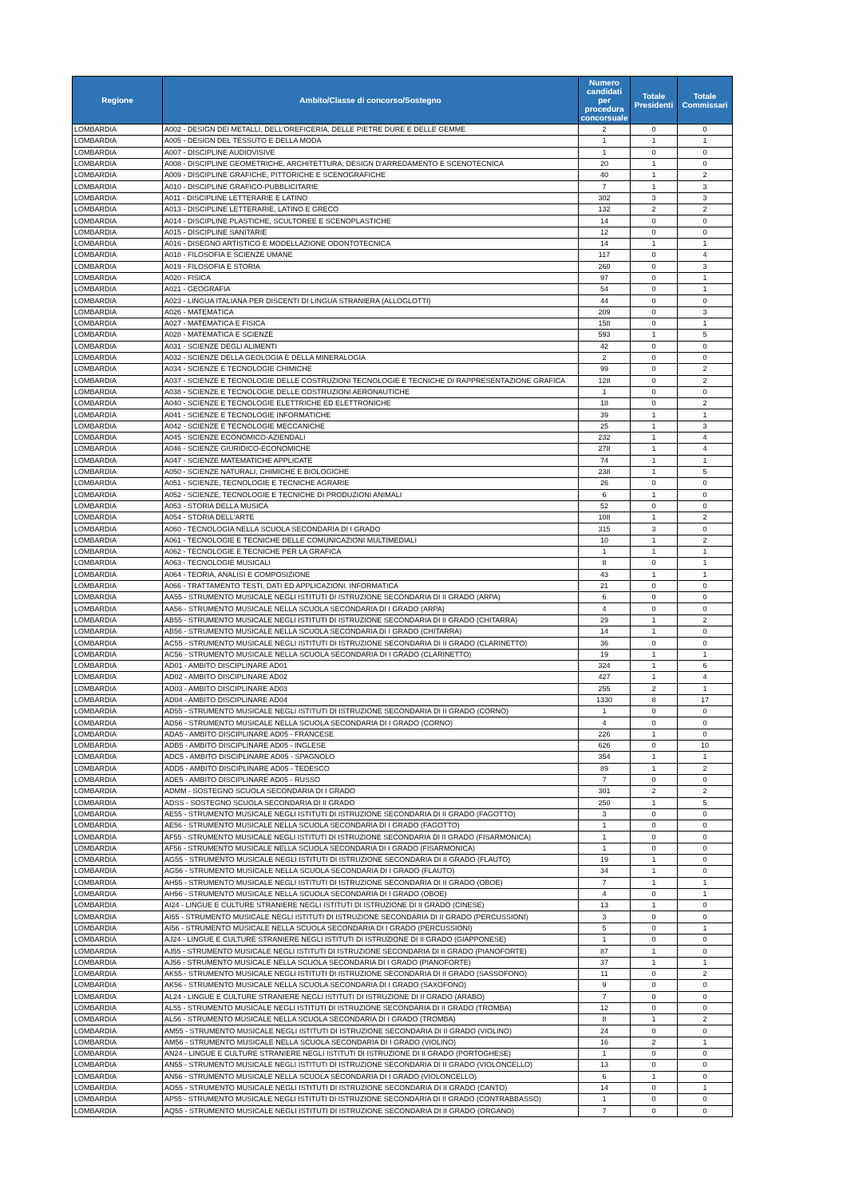| Regione | Ambito/Classe di concorso/Sostegno | Numero candidati per procedura concorsuale | Totale Presidenti | Totale Commissari |
| --- | --- | --- | --- | --- |
| LOMBARDIA | A002 - DESIGN DEI METALLI, DELL'OREFICERIA, DELLE PIETRE DURE E DELLE GEMME | 2 | 0 | 0 |
| LOMBARDIA | A005 - DESIGN DEL TESSUTO E DELLA MODA | 1 | 1 | 1 |
| LOMBARDIA | A007 - DISCIPLINE AUDIOVISIVE | 1 | 0 | 0 |
| LOMBARDIA | A008 - DISCIPLINE GEOMETRICHE, ARCHITETTURA, DESIGN D'ARREDAMENTO E SCENOTECNICA | 20 | 1 | 0 |
| LOMBARDIA | A009 - DISCIPLINE GRAFICHE, PITTORICHE E SCENOGRAFICHE | 40 | 1 | 2 |
| LOMBARDIA | A010 - DISCIPLINE GRAFICO-PUBBLICITARIE | 7 | 1 | 3 |
| LOMBARDIA | A011 - DISCIPLINE LETTERARIE E LATINO | 302 | 3 | 3 |
| LOMBARDIA | A013 - DISCIPLINE LETTERARIE, LATINO E GRECO | 132 | 2 | 2 |
| LOMBARDIA | A014 - DISCIPLINE PLASTICHE, SCULTOREE E SCENOPLASTICHE | 14 | 0 | 0 |
| LOMBARDIA | A015 - DISCIPLINE SANITARIE | 12 | 0 | 0 |
| LOMBARDIA | A016 - DISEGNO ARTISTICO E MODELLAZIONE ODONTOTECNICA | 14 | 1 | 1 |
| LOMBARDIA | A018 - FILOSOFIA E SCIENZE UMANE | 117 | 0 | 4 |
| LOMBARDIA | A019 - FILOSOFIA E STORIA | 260 | 0 | 3 |
| LOMBARDIA | A020 - FISICA | 97 | 0 | 1 |
| LOMBARDIA | A021 - GEOGRAFIA | 54 | 0 | 1 |
| LOMBARDIA | A023 - LINGUA ITALIANA PER DISCENTI DI LINGUA STRANIERA (ALLOGLOTTI) | 44 | 0 | 0 |
| LOMBARDIA | A026 - MATEMATICA | 209 | 0 | 3 |
| LOMBARDIA | A027 - MATEMATICA E FISICA | 158 | 0 | 1 |
| LOMBARDIA | A028 - MATEMATICA E SCIENZE | 593 | 1 | 5 |
| LOMBARDIA | A031 - SCIENZE DEGLI ALIMENTI | 42 | 0 | 0 |
| LOMBARDIA | A032 - SCIENZE DELLA GEOLOGIA E DELLA MINERALOGIA | 2 | 0 | 0 |
| LOMBARDIA | A034 - SCIENZE E TECNOLOGIE CHIMICHE | 99 | 0 | 2 |
| LOMBARDIA | A037 - SCIENZE E TECNOLOGIE DELLE COSTRUZIONI TECNOLOGIE E TECNICHE DI RAPPRESENTAZIONE GRAFICA | 128 | 0 | 2 |
| LOMBARDIA | A038 - SCIENZE E TECNOLOGIE DELLE COSTRUZIONI AERONAUTICHE | 1 | 0 | 0 |
| LOMBARDIA | A040 - SCIENZE E TECNOLOGIE ELETTRICHE ED ELETTRONICHE | 18 | 0 | 2 |
| LOMBARDIA | A041 - SCIENZE E TECNOLOGIE INFORMATICHE | 39 | 1 | 1 |
| LOMBARDIA | A042 - SCIENZE E TECNOLOGIE MECCANICHE | 25 | 1 | 3 |
| LOMBARDIA | A045 - SCIENZE ECONOMICO-AZIENDALI | 232 | 1 | 4 |
| LOMBARDIA | A046 - SCIENZE GIURIDICO-ECONOMICHE | 278 | 1 | 4 |
| LOMBARDIA | A047 - SCIENZE MATEMATICHE APPLICATE | 74 | 1 | 1 |
| LOMBARDIA | A050 - SCIENZE NATURALI, CHIMICHE E BIOLOGICHE | 238 | 1 | 5 |
| LOMBARDIA | A051 - SCIENZE, TECNOLOGIE E TECNICHE AGRARIE | 26 | 0 | 0 |
| LOMBARDIA | A052 - SCIENZE, TECNOLOGIE E TECNICHE DI PRODUZIONI ANIMALI | 6 | 1 | 0 |
| LOMBARDIA | A053 - STORIA DELLA MUSICA | 52 | 0 | 0 |
| LOMBARDIA | A054 - STORIA DELL'ARTE | 108 | 1 | 2 |
| LOMBARDIA | A060 - TECNOLOGIA NELLA SCUOLA SECONDARIA DI I GRADO | 315 | 3 | 0 |
| LOMBARDIA | A061 - TECNOLOGIE E TECNICHE DELLE COMUNICAZIONI MULTIMEDIALI | 10 | 1 | 2 |
| LOMBARDIA | A062 - TECNOLOGIE E TECNICHE PER LA GRAFICA | 1 | 1 | 1 |
| LOMBARDIA | A063 - TECNOLOGIE MUSICALI | 8 | 0 | 1 |
| LOMBARDIA | A064 - TEORIA, ANALISI E COMPOSIZIONE | 43 | 1 | 1 |
| LOMBARDIA | A066 - TRATTAMENTO TESTI, DATI ED APPLICAZIONI. INFORMATICA | 21 | 0 | 0 |
| LOMBARDIA | AA55 - STRUMENTO MUSICALE NEGLI ISTITUTI DI ISTRUZIONE SECONDARIA DI II GRADO (ARPA) | 6 | 0 | 0 |
| LOMBARDIA | AA56 - STRUMENTO MUSICALE NELLA SCUOLA SECONDARIA DI I GRADO (ARPA) | 4 | 0 | 0 |
| LOMBARDIA | AB55 - STRUMENTO MUSICALE NEGLI ISTITUTI DI ISTRUZIONE SECONDARIA DI II GRADO (CHITARRA) | 29 | 1 | 2 |
| LOMBARDIA | AB56 - STRUMENTO MUSICALE NELLA SCUOLA SECONDARIA DI I GRADO (CHITARRA) | 14 | 1 | 0 |
| LOMBARDIA | AC55 - STRUMENTO MUSICALE NEGLI ISTITUTI DI ISTRUZIONE SECONDARIA DI II GRADO (CLARINETTO) | 36 | 0 | 0 |
| LOMBARDIA | AC56 - STRUMENTO MUSICALE NELLA SCUOLA SECONDARIA DI I GRADO (CLARINETTO) | 19 | 1 | 1 |
| LOMBARDIA | AD01 - AMBITO DISCIPLINARE AD01 | 324 | 1 | 6 |
| LOMBARDIA | AD02 - AMBITO DISCIPLINARE AD02 | 427 | 1 | 4 |
| LOMBARDIA | AD03 - AMBITO DISCIPLINARE AD03 | 255 | 2 | 1 |
| LOMBARDIA | AD04 - AMBITO DISCIPLINARE AD04 | 1330 | 8 | 17 |
| LOMBARDIA | AD55 - STRUMENTO MUSICALE NEGLI ISTITUTI DI ISTRUZIONE SECONDARIA DI II GRADO (CORNO) | 1 | 0 | 0 |
| LOMBARDIA | AD56 - STRUMENTO MUSICALE NELLA SCUOLA SECONDARIA DI I GRADO (CORNO) | 4 | 0 | 0 |
| LOMBARDIA | ADA5 - AMBITO DISCIPLINARE AD05 - FRANCESE | 226 | 1 | 0 |
| LOMBARDIA | ADB5 - AMBITO DISCIPLINARE AD05 - INGLESE | 626 | 0 | 10 |
| LOMBARDIA | ADC5 - AMBITO DISCIPLINARE AD05 - SPAGNOLO | 354 | 1 | 1 |
| LOMBARDIA | ADD5 - AMBITO DISCIPLINARE AD05 - TEDESCO | 89 | 1 | 2 |
| LOMBARDIA | ADE5 - AMBITO DISCIPLINARE AD05 - RUSSO | 7 | 0 | 0 |
| LOMBARDIA | ADMM - SOSTEGNO SCUOLA SECONDARIA DI I GRADO | 301 | 2 | 2 |
| LOMBARDIA | ADSS - SOSTEGNO SCUOLA SECONDARIA DI II GRADO | 250 | 1 | 5 |
| LOMBARDIA | AE55 - STRUMENTO MUSICALE NEGLI ISTITUTI DI ISTRUZIONE SECONDARIA DI II GRADO (FAGOTTO) | 3 | 0 | 0 |
| LOMBARDIA | AE56 - STRUMENTO MUSICALE NELLA SCUOLA SECONDARIA DI I GRADO (FAGOTTO) | 1 | 0 | 0 |
| LOMBARDIA | AF55 - STRUMENTO MUSICALE NEGLI ISTITUTI DI ISTRUZIONE SECONDARIA DI II GRADO (FISARMONICA) | 1 | 0 | 0 |
| LOMBARDIA | AF56 - STRUMENTO MUSICALE NELLA SCUOLA SECONDARIA DI I GRADO (FISARMONICA) | 1 | 0 | 0 |
| LOMBARDIA | AG55 - STRUMENTO MUSICALE NEGLI ISTITUTI DI ISTRUZIONE SECONDARIA DI II GRADO (FLAUTO) | 19 | 1 | 0 |
| LOMBARDIA | AG56 - STRUMENTO MUSICALE NELLA SCUOLA SECONDARIA DI I GRADO (FLAUTO) | 34 | 1 | 0 |
| LOMBARDIA | AH55 - STRUMENTO MUSICALE NEGLI ISTITUTI DI ISTRUZIONE SECONDARIA DI II GRADO (OBOE) | 7 | 1 | 1 |
| LOMBARDIA | AH56 - STRUMENTO MUSICALE NELLA SCUOLA SECONDARIA DI I GRADO (OBOE) | 4 | 0 | 1 |
| LOMBARDIA | AI24 - LINGUE E CULTURE STRANIERE NEGLI ISTITUTI DI ISTRUZIONE DI II GRADO (CINESE) | 13 | 1 | 0 |
| LOMBARDIA | AI55 - STRUMENTO MUSICALE NEGLI ISTITUTI DI ISTRUZIONE SECONDARIA DI II GRADO (PERCUSSIONI) | 3 | 0 | 0 |
| LOMBARDIA | AI56 - STRUMENTO MUSICALE NELLA SCUOLA SECONDARIA DI I GRADO (PERCUSSIONI) | 5 | 0 | 1 |
| LOMBARDIA | AJ24 - LINGUE E CULTURE STRANIERE NEGLI ISTITUTI DI ISTRUZIONE DI II GRADO (GIAPPONESE) | 1 | 0 | 0 |
| LOMBARDIA | AJ55 - STRUMENTO MUSICALE NEGLI ISTITUTI DI ISTRUZIONE SECONDARIA DI II GRADO (PIANOFORTE) | 87 | 1 | 0 |
| LOMBARDIA | AJ56 - STRUMENTO MUSICALE NELLA SCUOLA SECONDARIA DI I GRADO (PIANOFORTE) | 37 | 1 | 1 |
| LOMBARDIA | AK55 - STRUMENTO MUSICALE NEGLI ISTITUTI DI ISTRUZIONE SECONDARIA DI II GRADO (SASSOFONO) | 11 | 0 | 2 |
| LOMBARDIA | AK56 - STRUMENTO MUSICALE NELLA SCUOLA SECONDARIA DI I GRADO (SAXOFONO) | 9 | 0 | 0 |
| LOMBARDIA | AL24 - LINGUE E CULTURE STRANIERE NEGLI ISTITUTI DI ISTRUZIONE DI II GRADO (ARABO) | 7 | 0 | 0 |
| LOMBARDIA | AL55 - STRUMENTO MUSICALE NEGLI ISTITUTI DI ISTRUZIONE SECONDARIA DI II GRADO (TROMBA) | 12 | 0 | 0 |
| LOMBARDIA | AL56 - STRUMENTO MUSICALE NELLA SCUOLA SECONDARIA DI I GRADO (TROMBA) | 8 | 1 | 2 |
| LOMBARDIA | AM55 - STRUMENTO MUSICALE NEGLI ISTITUTI DI ISTRUZIONE SECONDARIA DI II GRADO (VIOLINO) | 24 | 0 | 0 |
| LOMBARDIA | AM56 - STRUMENTO MUSICALE NELLA SCUOLA SECONDARIA DI I GRADO (VIOLINO) | 16 | 2 | 1 |
| LOMBARDIA | AN24 - LINGUE E CULTURE STRANIERE NEGLI ISTITUTI DI ISTRUZIONE DI II GRADO (PORTOGHESE) | 1 | 0 | 0 |
| LOMBARDIA | AN55 - STRUMENTO MUSICALE NEGLI ISTITUTI DI ISTRUZIONE SECONDARIA DI II GRADO (VIOLONCELLO) | 13 | 0 | 0 |
| LOMBARDIA | AN56 - STRUMENTO MUSICALE NELLA SCUOLA SECONDARIA DI I GRADO (VIOLONCELLO) | 6 | 1 | 0 |
| LOMBARDIA | AO55 - STRUMENTO MUSICALE NEGLI ISTITUTI DI ISTRUZIONE SECONDARIA DI II GRADO (CANTO) | 14 | 0 | 1 |
| LOMBARDIA | AP55 - STRUMENTO MUSICALE NEGLI ISTITUTI DI ISTRUZIONE SECONDARIA DI II GRADO (CONTRABBASSO) | 1 | 0 | 0 |
| LOMBARDIA | AQ55 - STRUMENTO MUSICALE NEGLI ISTITUTI DI ISTRUZIONE SECONDARIA DI II GRADO (ORGANO) | 7 | 0 | 0 |